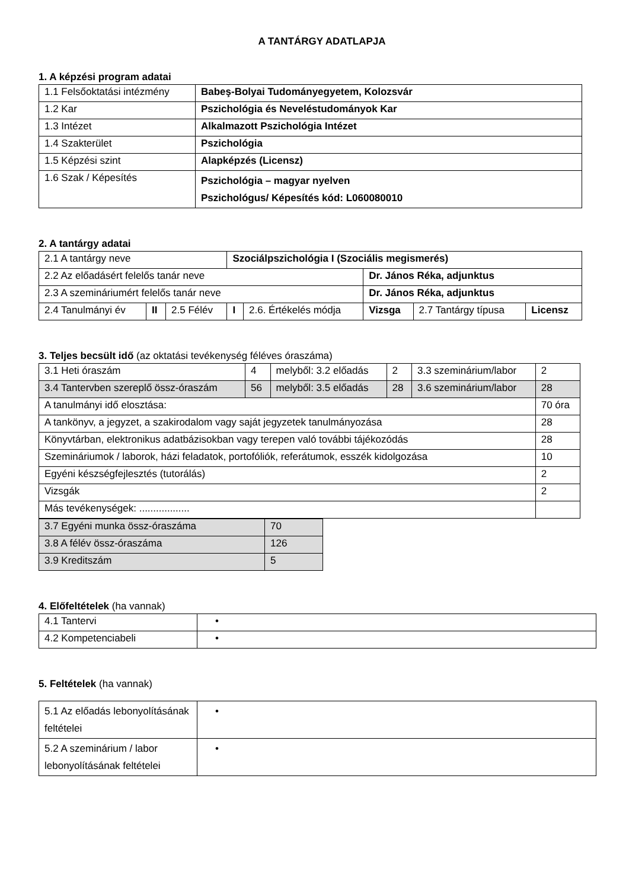A TANTÁRGY ADATLAPJA
1. A képzési program adatai
| 1.1 Felsőoktatási intézmény | Babeş-Bolyai Tudományegyetem, Kolozsvár |
| 1.2 Kar | Pszichológia és Neveléstudományok Kar |
| 1.3 Intézet | Alkalmazott Pszichológia Intézet |
| 1.4 Szakterület | Pszichológia |
| 1.5 Képzési szint | Alapképzés (Licensz) |
| 1.6 Szak / Képesítés | Pszichológia – magyar nyelven Pszichológus/ Képesítés kód: L060080010 |
2. A tantárgy adatai
| 2.1 A tantárgy neve | | | Szociálpszichológia I (Szociális megismerés) | | | | |
| 2.2 Az előadásért felelős tanár neve | | | | | Dr. János Réka, adjunktus | | |
| 2.3 A szemináriumért felelős tanár neve | | | | | Dr. János Réka, adjunktus | | |
| 2.4 Tanulmányi év | II | 2.5 Félév | I | 2.6. Értékelés módja | Vizsga | 2.7 Tantárgy típusa | Licensz |
3. Teljes becsült idő (az oktatási tevékenység féléves óraszáma)
| 3.1 Heti óraszám | 4 | melyből: 3.2 előadás | 2 | 3.3 szeminárium/labor | 2 |
| 3.4 Tantervben szereplő össz-óraszám | 56 | melyből: 3.5 előadás | 28 | 3.6 szeminárium/labor | 28 |
| A tanulmányi idő elosztása: | | | | | 70 óra |
| A tankönyv, a jegyzet, a szakirodalom vagy saját jegyzetek tanulmányozása | | | | | 28 |
| Könyvtárban, elektronikus adatbázisokban vagy terepen való további tájékozódás | | | | | 28 |
| Szemináriumok / laborok, házi feladatok, portofóliók, referátumok, esszék kidolgozása | | | | | 10 |
| Egyéni készségfejlesztés (tutorálás) | | | | | 2 |
| Vizsgák | | | | | 2 |
| Más tevékenységek: .................. | | | | | |
| 3.7 Egyéni munka össz-óraszáma | 70 |
| 3.8 A félév össz-óraszáma | 126 |
| 3.9 Kreditszám | 5 |
4. Előfeltételek (ha vannak)
| 4.1 Tantervi | • |
| 4.2 Kompetenciabeli | • |
5. Feltételek (ha vannak)
| 5.1 Az előadás lebonyolításának feltételei | • |
| 5.2 A szeminárium / labor lebonyolításának feltételei | • |